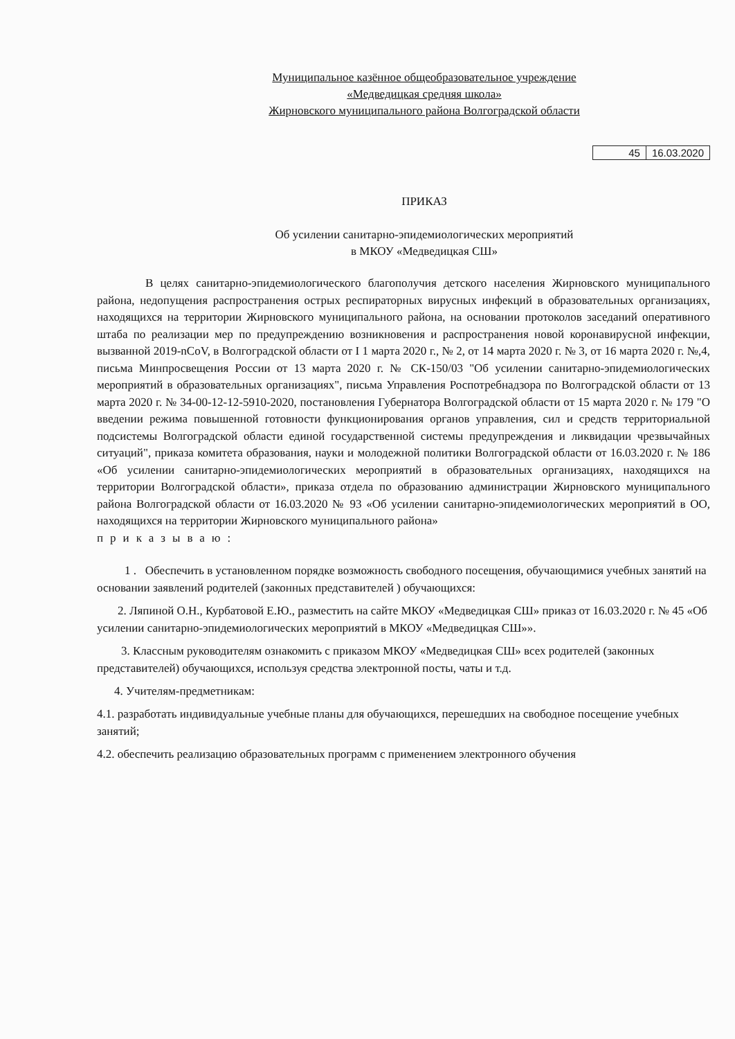Муниципальное казённое общеобразовательное учреждение
«Медведицкая средняя школа»
Жирновского муниципального района Волгоградской области
| 45 | 16.03.2020 |
ПРИКАЗ
Об усилении санитарно-эпидемиологических мероприятий
в МКОУ «Медведицкая СШ»
В целях санитарно-эпидемиологического благополучия детского населения Жирновского муниципального района, недопущения распространения острых респираторных вирусных инфекций в образовательных организациях, находящихся на территории Жирновского муниципального района, на основании протоколов заседаний оперативного штаба по реализации мер по предупреждению возникновения и распространения новой коронавирусной инфекции, вызванной 2019-nCoV, в Волгоградской области от I 1 марта 2020 г., № 2, от 14 марта 2020 г. № 3, от 16 марта 2020 г. №,4, письма Минпросвещения России от 13 марта 2020 г. № СК-150/03 "Об усилении санитарно-эпидемиологических мероприятий в образовательных организациях", письма Управления Роспотребнадзора по Волгоградской области от 13 марта 2020 г. № 34-00-12-12-5910-2020, постановления Губернатора Волгоградской области от 15 марта 2020 г. № 179 "О введении режима повышенной готовности функционирования органов управления, сил и средств территориальной подсистемы Волгоградской области единой государственной системы предупреждения и ликвидации чрезвычайных ситуаций", приказа комитета образования, науки и молодежной политики Волгоградской области от 16.03.2020 г. № 186 «Об усилении санитарно-эпидемиологических мероприятий в образовательных организациях, находящихся на территории Волгоградской области», приказа отдела по образованию администрации Жирновского муниципального района Волгоградской области от 16.03.2020 № 93 «Об усилении санитарно-эпидемиологических мероприятий в ОО, находящихся на территории Жирновского муниципального района»
приказываю:
1 . Обеспечить в установленном порядке возможность свободного посещения, обучающимися учебных занятий на основании заявлений родителей (законных представителей ) обучающихся:
2. Ляпиной О.Н., Курбатовой Е.Ю., разместить на сайте МКОУ «Медведицкая СШ» приказ от 16.03.2020 г. № 45 «Об усилении санитарно-эпидемиологических мероприятий в МКОУ «Медведицкая СШ»».
3. Классным руководителям ознакомить с приказом МКОУ «Медведицкая СШ» всех родителей (законных представителей) обучающихся, используя средства электронной посты, чаты и т.д.
4. Учителям-предметникам:
4.1. разработать индивидуальные учебные планы для обучающихся, перешедших на свободное посещение учебных занятий;
4.2. обеспечить реализацию образовательных программ с применением электронного обучения